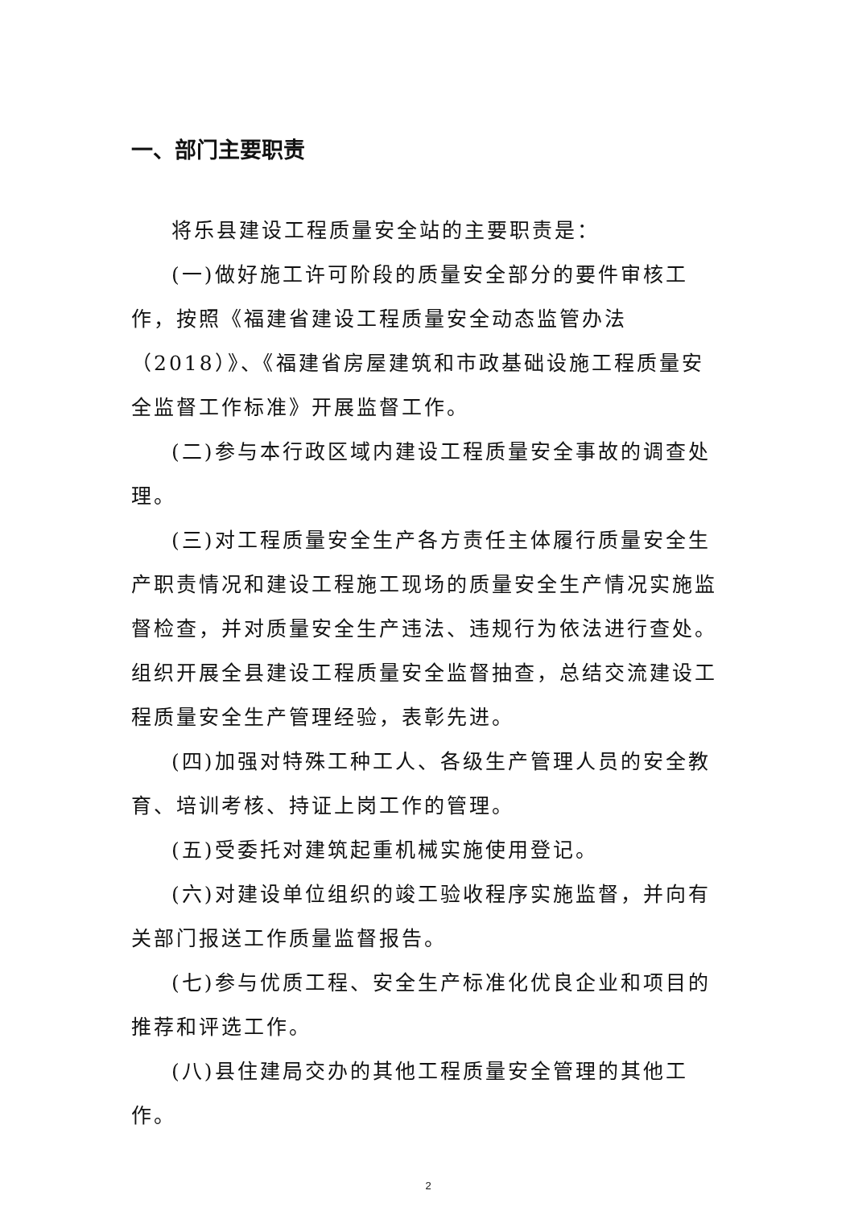一、部门主要职责
将乐县建设工程质量安全站的主要职责是：
(一)做好施工许可阶段的质量安全部分的要件审核工作，按照《福建省建设工程质量安全动态监管办法（2018）》、《福建省房屋建筑和市政基础设施工程质量安全监督工作标准》开展监督工作。
(二)参与本行政区域内建设工程质量安全事故的调查处理。
(三)对工程质量安全生产各方责任主体履行质量安全生产职责情况和建设工程施工现场的质量安全生产情况实施监督检查，并对质量安全生产违法、违规行为依法进行查处。组织开展全县建设工程质量安全监督抽查，总结交流建设工程质量安全生产管理经验，表彰先进。
(四)加强对特殊工种工人、各级生产管理人员的安全教育、培训考核、持证上岗工作的管理。
(五)受委托对建筑起重机械实施使用登记。
(六)对建设单位组织的竣工验收程序实施监督，并向有关部门报送工作质量监督报告。
(七)参与优质工程、安全生产标准化优良企业和项目的推荐和评选工作。
(八)县住建局交办的其他工程质量安全管理的其他工作。
2